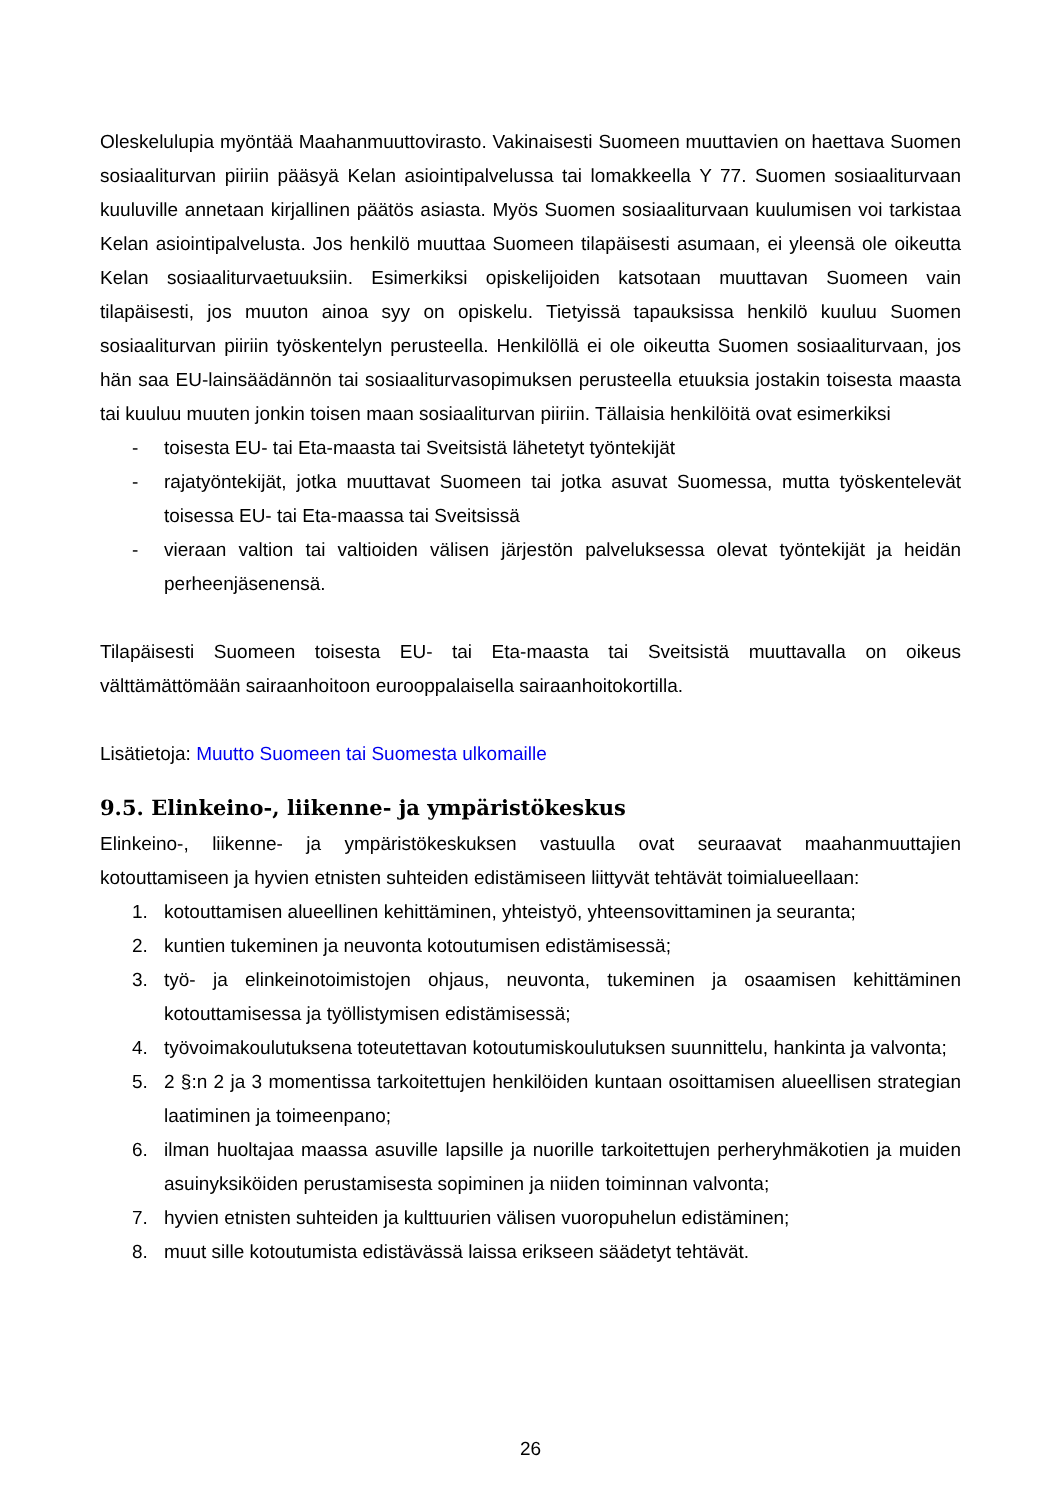Oleskelulupia myöntää Maahanmuuttovirasto. Vakinaisesti Suomeen muuttavien on haettava Suomen sosiaaliturvan piiriin pääsyä Kelan asiointipalvelussa tai lomakkeella Y 77. Suomen sosiaaliturvaan kuuluville annetaan kirjallinen päätös asiasta. Myös Suomen sosiaaliturvaan kuulumisen voi tarkistaa Kelan asiointipalvelusta. Jos henkilö muuttaa Suomeen tilapäisesti asumaan, ei yleensä ole oikeutta Kelan sosiaaliturvaetuuksiin. Esimerkiksi opiskelijoiden katsotaan muuttavan Suomeen vain tilapäisesti, jos muuton ainoa syy on opiskelu. Tietyissä tapauksissa henkilö kuuluu Suomen sosiaaliturvan piiriin työskentelyn perusteella. Henkilöllä ei ole oikeutta Suomen sosiaaliturvaan, jos hän saa EU-lainsäädännön tai sosiaaliturvasopimuksen perusteella etuuksia jostakin toisesta maasta tai kuuluu muuten jonkin toisen maan sosiaaliturvan piiriin. Tällaisia henkilöitä ovat esimerkiksi
- toisesta EU- tai Eta-maasta tai Sveitsistä lähetetyt työntekijät
- rajatyöntekijät, jotka muuttavat Suomeen tai jotka asuvat Suomessa, mutta työskentelevät toisessa EU- tai Eta-maassa tai Sveitsissä
- vieraan valtion tai valtioiden välisen järjestön palveluksessa olevat työntekijät ja heidän perheenjäsenensä.
Tilapäisesti Suomeen toisesta EU- tai Eta-maasta tai Sveitsistä muuttavalla on oikeus välttämättömään sairaanhoitoon eurooppalaisella sairaanhoitokortilla.
Lisätietoja: Muutto Suomeen tai Suomesta ulkomaille
9.5. Elinkeino-, liikenne- ja ympäristökeskus
Elinkeino-, liikenne- ja ympäristökeskuksen vastuulla ovat seuraavat maahanmuuttajien kotouttamiseen ja hyvien etnisten suhteiden edistämiseen liittyvät tehtävät toimialueellaan:
1. kotouttamisen alueellinen kehittäminen, yhteistyö, yhteensovittaminen ja seuranta;
2. kuntien tukeminen ja neuvonta kotoutumisen edistämisessä;
3. työ- ja elinkeinotoimistojen ohjaus, neuvonta, tukeminen ja osaamisen kehittäminen kotouttamisessa ja työllistymisen edistämisessä;
4. työvoimakoulutuksena toteutettavan kotoutumiskoulutuksen suunnittelu, hankinta ja valvonta;
5. 2 §:n 2 ja 3 momentissa tarkoitettujen henkilöiden kuntaan osoittamisen alueellisen strategian laatiminen ja toimeenpano;
6. ilman huoltajaa maassa asuville lapsille ja nuorille tarkoitettujen perheryhmäkotien ja muiden asuinyksiköiden perustamisesta sopiminen ja niiden toiminnan valvonta;
7. hyvien etnisten suhteiden ja kulttuurien välisen vuoropuhelun edistäminen;
8. muut sille kotoutumista edistävässä laissa erikseen säädetyt tehtävät.
26